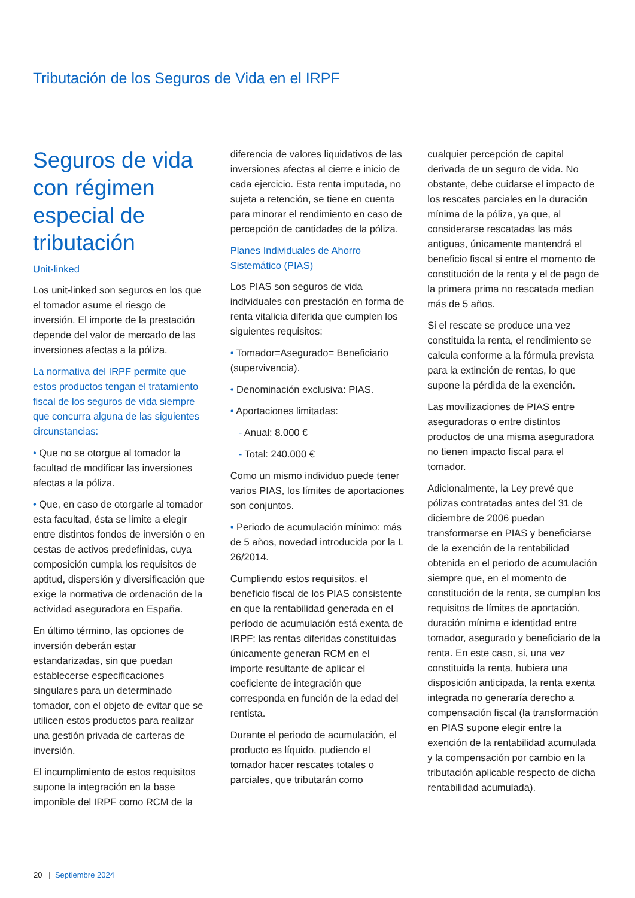Tributación de los Seguros de Vida en el IRPF
Seguros de vida con régimen especial de tributación
Unit-linked
Los unit-linked son seguros en los que el tomador asume el riesgo de inversión. El importe de la prestación depende del valor de mercado de las inversiones afectas a la póliza.
La normativa del IRPF permite que estos productos tengan el tratamiento fiscal de los seguros de vida siempre que concurra alguna de las siguientes circunstancias:
• Que no se otorgue al tomador la facultad de modificar las inversiones afectas a la póliza.
• Que, en caso de otorgarle al tomador esta facultad, ésta se limite a elegir entre distintos fondos de inversión o en cestas de activos predefinidas, cuya composición cumpla los requisitos de aptitud, dispersión y diversificación que exige la normativa de ordenación de la actividad aseguradora en España.
En último término, las opciones de inversión deberán estar estandarizadas, sin que puedan establecerse especificaciones singulares para un determinado tomador, con el objeto de evitar que se utilicen estos productos para realizar una gestión privada de carteras de inversión.
El incumplimiento de estos requisitos supone la integración en la base imponible del IRPF como RCM de la
diferencia de valores liquidativos de las inversiones afectas al cierre e inicio de cada ejercicio. Esta renta imputada, no sujeta a retención, se tiene en cuenta para minorar el rendimiento en caso de percepción de cantidades de la póliza.
Planes Individuales de Ahorro Sistemático (PIAS)
Los PIAS son seguros de vida individuales con prestación en forma de renta vitalicia diferida que cumplen los siguientes requisitos:
• Tomador=Asegurado= Beneficiario (supervivencia).
• Denominación exclusiva: PIAS.
• Aportaciones limitadas:
- Anual: 8.000 €
- Total: 240.000 €
Como un mismo individuo puede tener varios PIAS, los límites de aportaciones son conjuntos.
• Periodo de acumulación mínimo: más de 5 años, novedad introducida por la L 26/2014.
Cumpliendo estos requisitos, el beneficio fiscal de los PIAS consistente en que la rentabilidad generada en el período de acumulación está exenta de IRPF: las rentas diferidas constituidas únicamente generan RCM en el importe resultante de aplicar el coeficiente de integración que corresponda en función de la edad del rentista.
Durante el periodo de acumulación, el producto es líquido, pudiendo el tomador hacer rescates totales o parciales, que tributarán como
cualquier percepción de capital derivada de un seguro de vida. No obstante, debe cuidarse el impacto de los rescates parciales en la duración mínima de la póliza, ya que, al considerarse rescatadas las más antiguas, únicamente mantendrá el beneficio fiscal si entre el momento de constitución de la renta y el de pago de la primera prima no rescatada median más de 5 años.
Si el rescate se produce una vez constituida la renta, el rendimiento se calcula conforme a la fórmula prevista para la extinción de rentas, lo que supone la pérdida de la exención.
Las movilizaciones de PIAS entre aseguradoras o entre distintos productos de una misma aseguradora no tienen impacto fiscal para el tomador.
Adicionalmente, la Ley prevé que pólizas contratadas antes del 31 de diciembre de 2006 puedan transformarse en PIAS y beneficiarse de la exención de la rentabilidad obtenida en el periodo de acumulación siempre que, en el momento de constitución de la renta, se cumplan los requisitos de límites de aportación, duración mínima e identidad entre tomador, asegurado y beneficiario de la renta. En este caso, si, una vez constituida la renta, hubiera una disposición anticipada, la renta exenta integrada no generaría derecho a compensación fiscal (la transformación en PIAS supone elegir entre la exención de la rentabilidad acumulada y la compensación por cambio en la tributación aplicable respecto de dicha rentabilidad acumulada).
20 | Septiembre 2024